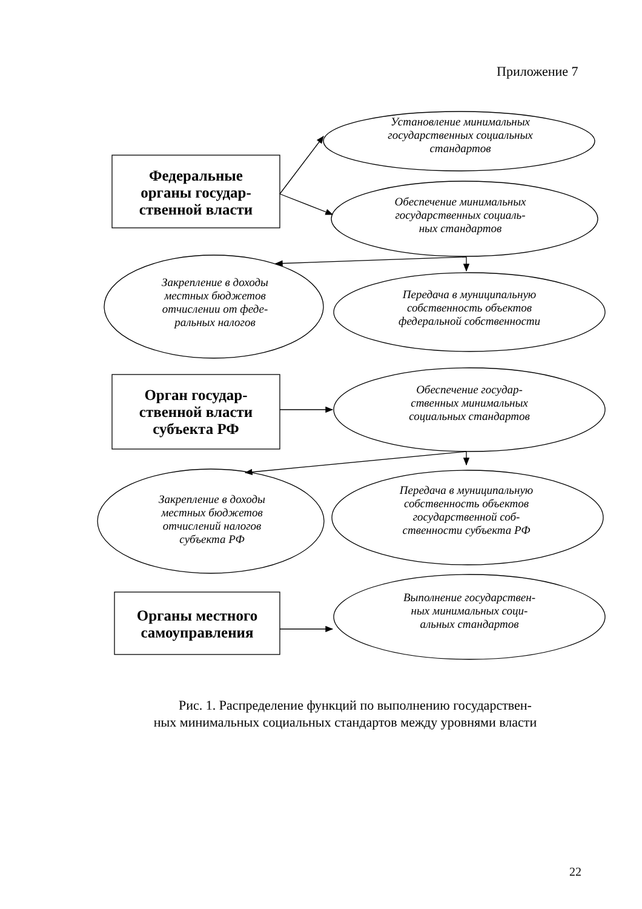Приложение 7
Установление минимальных
государственных социальных
стандартов
Федеральные
органы государ-
ственной власти
Обеспечение минимальных
государственных социаль-
ных стандартов
Закрепление в доходы
местных бюджетов
отчислении от феде-
ральных налогов
Передача в муниципальную
собственность объектов
федеральной собственности
Орган государ-
ственной власти
субъекта РФ
Обеспечение государ-
ственных минимальных
социальных стандартов
Закрепление в доходы
местных бюджетов
отчислений налогов
субъекта РФ
Передача в муниципальную
собственность объектов
государственной соб-
ственности субъекта РФ
Органы местного
самоуправления
Выполнение государствен-
ных минимальных соци-
альных стандартов
Рис. 1. Распределение функций по выполнению государствен-
ных минимальных социальных стандартов между уровнями власти
22